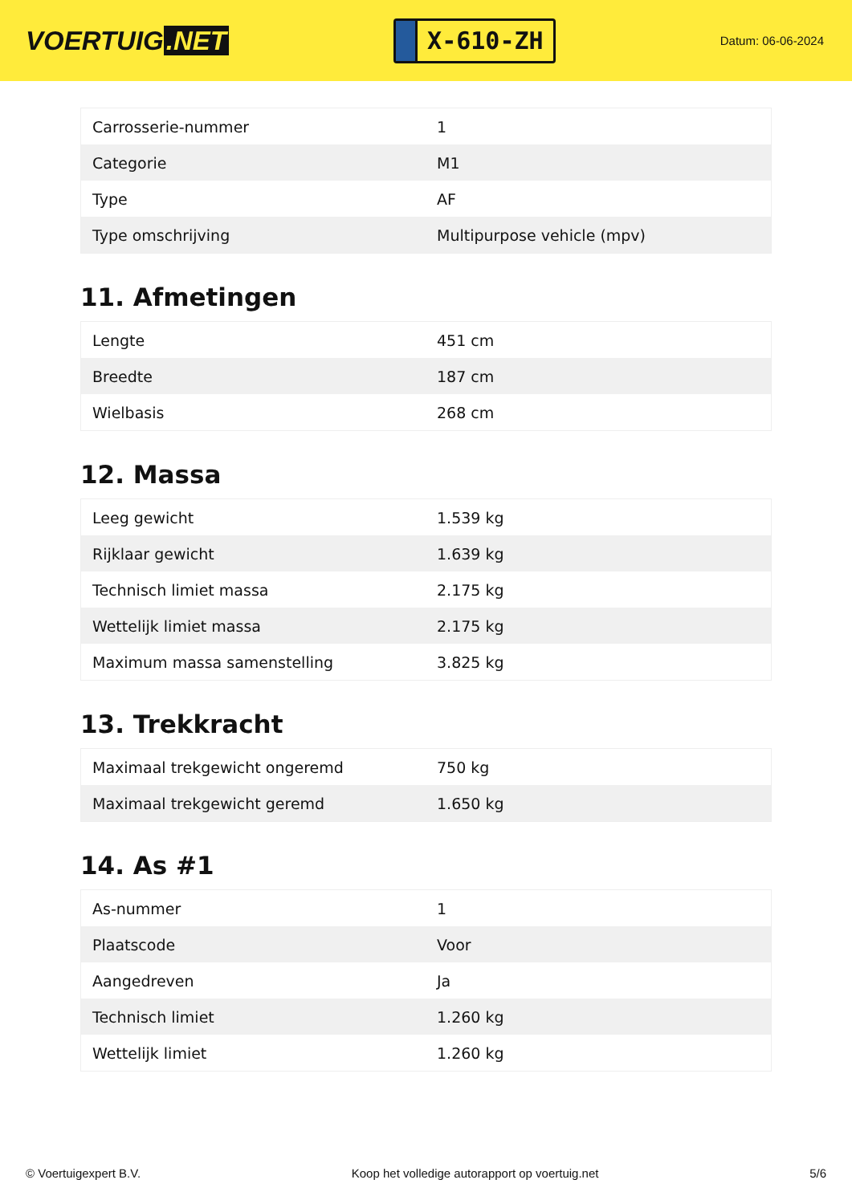VOERTUIG.NET
X-610-ZH
Datum: 06-06-2024
| Carrosserie-nummer | 1 |
| Categorie | M1 |
| Type | AF |
| Type omschrijving | Multipurpose vehicle (mpv) |
11. Afmetingen
| Lengte | 451 cm |
| Breedte | 187 cm |
| Wielbasis | 268 cm |
12. Massa
| Leeg gewicht | 1.539 kg |
| Rijklaar gewicht | 1.639 kg |
| Technisch limiet massa | 2.175 kg |
| Wettelijk limiet massa | 2.175 kg |
| Maximum massa samenstelling | 3.825 kg |
13. Trekkracht
| Maximaal trekgewicht ongeremd | 750 kg |
| Maximaal trekgewicht geremd | 1.650 kg |
14. As #1
| As-nummer | 1 |
| Plaatscode | Voor |
| Aangedreven | Ja |
| Technisch limiet | 1.260 kg |
| Wettelijk limiet | 1.260 kg |
© Voertuigexpert B.V. Koop het volledige autorapport op voertuig.net 5/6